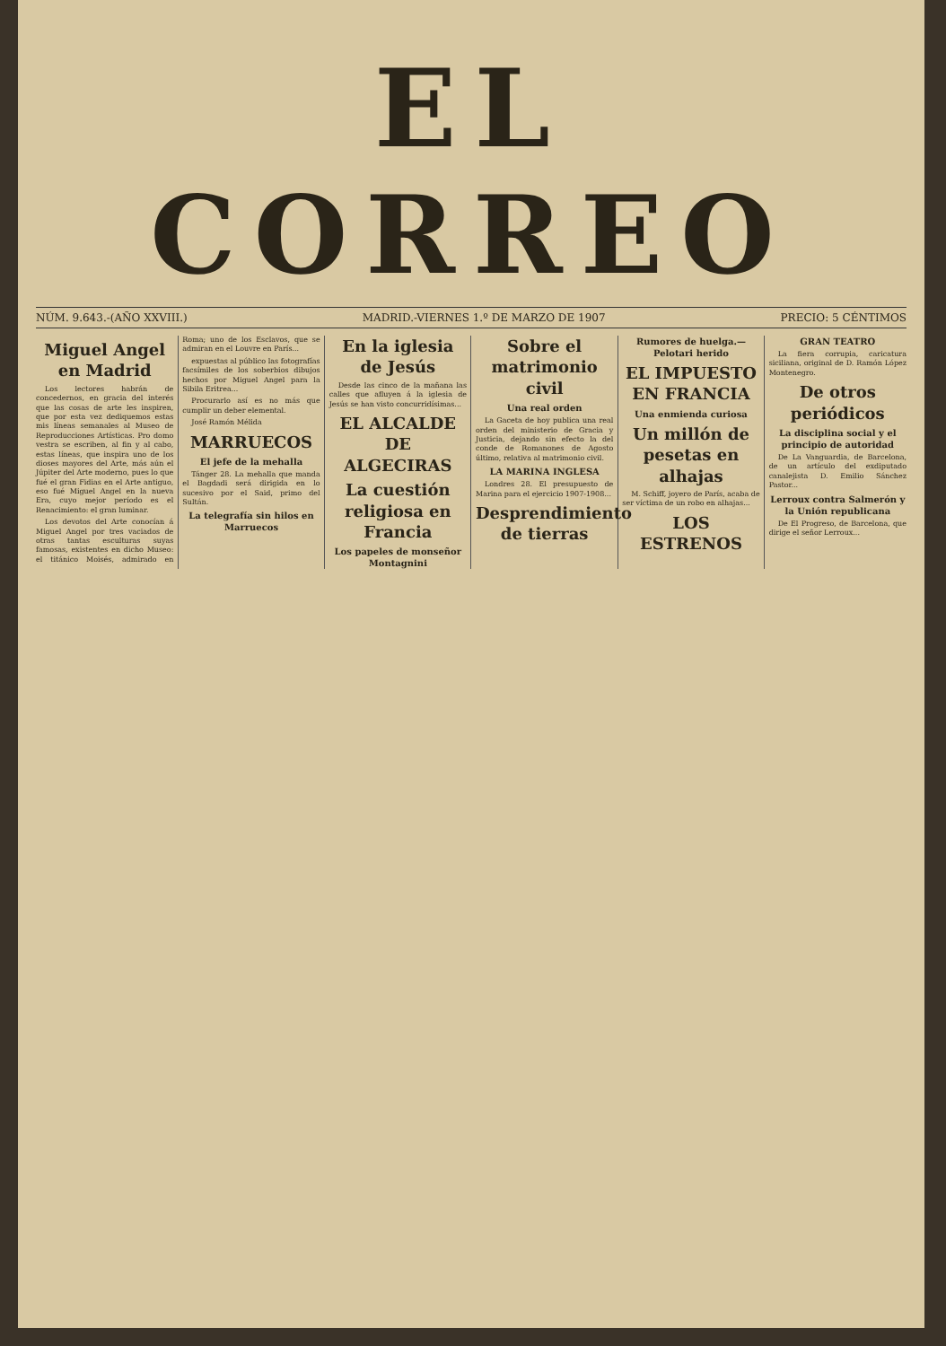EL CORREO
NÚM. 9.643.-(AÑO XXVIII.) MADRID.-VIERNES 1.º DE MARZO DE 1907 PRECIO: 5 CÉNTIMOS
Miguel Angel en Madrid
Los lectores habrán de concedernos, en gracia del interés que las cosas de arte les inspiren, que por esta vez dediquemos estas mis líneas semanales al Museo de Reproducciones Artísticas. Pro domo vestra se escriben, al fin y al cabo, estas líneas, que inspira uno de los dioses mayores del Arte, más aún el Júpiter del Arte moderno, pues lo que fué el gran Fidias en el Arte antiguo, eso fué Miguel Angel en la nueva Era, cuyo mejor período es el Renacimiento: el gran luminar.
Los devotos del Arte conocían á Miguel Angel por tres vaciados de otras tantas esculturas suyas famosas, existentes en dicho Museo: el titánico Moisés, admirado en Roma; uno de los Esclavos, que se admiran en el Louvre en París...
expuestas al público las fotografías facsímiles de los soberbios dibujos hechos por Miguel Angel para la Sibila Eritrea...
Procurarlo así es no más que cumplir un deber elemental.
José Ramón Mélida
MARRUECOS
El jefe de la mehalla
Tánger 28. La mehalla que manda el Bagdadi será dirigida en lo sucesivo por el Said, primo del Sultán.
La telegrafía sin hilos en Marruecos
En la iglesia de Jesús
Desde las cinco de la mañana las calles que afluyen á la iglesia de Jesús se han visto concurridísimas...
EL ALCALDE DE ALGECIRAS
La cuestión religiosa en Francia
Los papeles de monseñor Montagnini
Sobre el matrimonio civil
Una real orden
La Gaceta de hoy publica una real orden del ministerio de Gracia y Justicia, dejando sin efecto la del conde de Romanones de Agosto último, relativa al matrimonio civil.
LA MARINA INGLESA
Londres 28. El presupuesto de Marina para el ejercicio 1907-1908...
Desprendimiento de tierras
Rumores de huelga.—Pelotari herido
EL IMPUESTO EN FRANCIA
Una enmienda curiosa
Un millón de pesetas en alhajas
M. Schiff, joyero de París, acaba de ser víctima de un robo en alhajas...
LOS ESTRENOS
GRAN TEATRO
La fiera corrupia, caricatura siciliana, original de D. Ramón López Montenegro.
De otros periódicos
La disciplina social y el principio de autoridad
De La Vanguardia, de Barcelona, de un artículo del exdiputado canalejista D. Emilio Sánchez Pastor...
Lerroux contra Salmerón y la Unión republicana
De El Progreso, de Barcelona, que dirige el señor Lerroux...